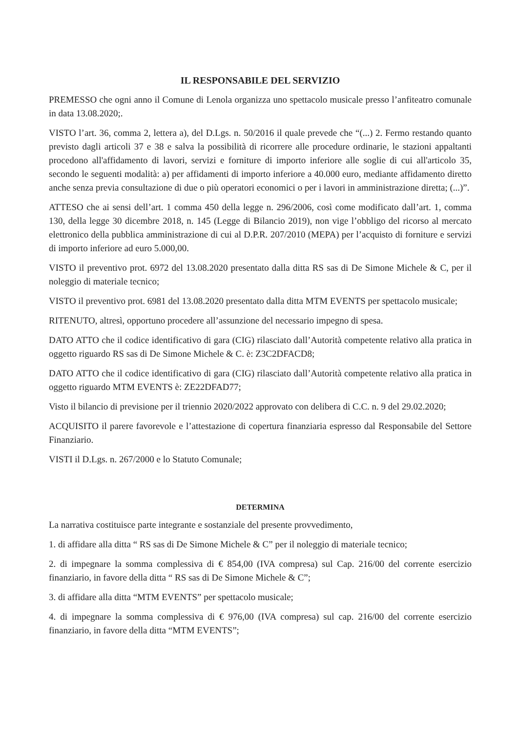IL RESPONSABILE DEL SERVIZIO
PREMESSO che ogni anno il Comune di Lenola organizza uno spettacolo musicale presso l’anfiteatro comunale in data 13.08.2020;.
VISTO l’art. 36, comma 2, lettera a), del D.Lgs. n. 50/2016 il quale prevede che “(...) 2. Fermo restando quanto previsto dagli articoli 37 e 38 e salva la possibilità di ricorrere alle procedure ordinarie, le stazioni appaltanti procedono all'affidamento di lavori, servizi e forniture di importo inferiore alle soglie di cui all'articolo 35, secondo le seguenti modalità: a) per affidamenti di importo inferiore a 40.000 euro, mediante affidamento diretto anche senza previa consultazione di due o più operatori economici o per i lavori in amministrazione diretta; (...)”.
ATTESO che ai sensi dell’art. 1 comma 450 della legge n. 296/2006, così come modificato dall’art. 1, comma 130, della legge 30 dicembre 2018, n. 145 (Legge di Bilancio 2019), non vige l’obbligo del ricorso al mercato elettronico della pubblica amministrazione di cui al D.P.R. 207/2010 (MEPA) per l’acquisto di forniture e servizi di importo inferiore ad euro 5.000,00.
VISTO il preventivo prot. 6972 del 13.08.2020 presentato dalla ditta RS sas di De Simone Michele & C, per il noleggio di materiale tecnico;
VISTO il preventivo prot. 6981 del 13.08.2020 presentato dalla ditta MTM EVENTS per spettacolo musicale;
RITENUTO, altresì, opportuno procedere all’assunzione del necessario impegno di spesa.
DATO ATTO che il codice identificativo di gara (CIG) rilasciato dall’Autorità competente relativo alla pratica in oggetto riguardo RS sas di De Simone Michele & C. è: Z3C2DFACD8;
DATO ATTO che il codice identificativo di gara (CIG) rilasciato dall’Autorità competente relativo alla pratica in oggetto riguardo MTM EVENTS è: ZE22DFAD77;
Visto il bilancio di previsione per il triennio 2020/2022 approvato con delibera di C.C. n. 9 del 29.02.2020;
ACQUISITO il parere favorevole e l’attestazione di copertura finanziaria espresso dal Responsabile del Settore Finanziario.
VISTI il D.Lgs. n. 267/2000 e lo Statuto Comunale;
DETERMINA
La narrativa costituisce parte integrante e sostanziale del presente provvedimento,
1. di affidare alla ditta “ RS sas di De Simone Michele & C” per il noleggio di materiale tecnico;
2. di impegnare la somma complessiva di € 854,00 (IVA compresa) sul Cap. 216/00 del corrente esercizio finanziario, in favore della ditta “ RS sas di De Simone Michele & C”;
3. di affidare alla ditta “MTM EVENTS” per spettacolo musicale;
4. di impegnare la somma complessiva di € 976,00 (IVA compresa) sul cap. 216/00 del corrente esercizio finanziario, in favore della ditta “MTM EVENTS”;